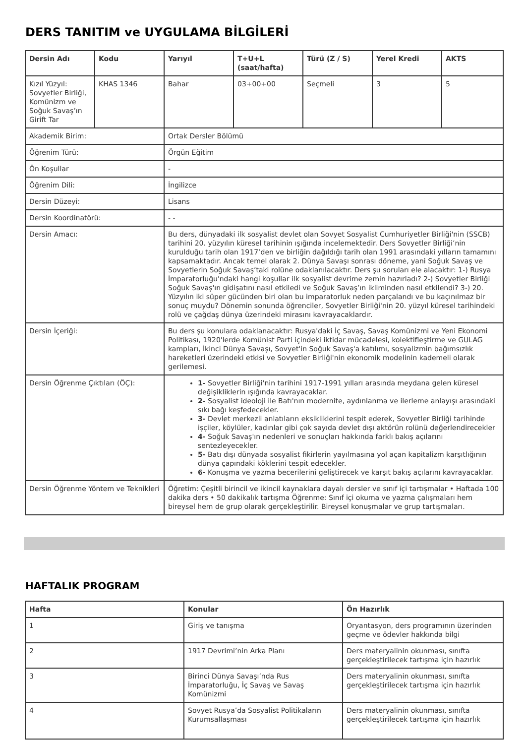DERS TANITIM ve UYGULAMA BİLGİLERİ
| Dersin Adı | Kodu | Yarıyıl | T+U+L (saat/hafta) | Türü (Z / S) | Yerel Kredi | AKTS |
| --- | --- | --- | --- | --- | --- | --- |
| Kızıl Yüzyıl: Sovyetler Birliği, Komünizm ve Soğuk Savaş’ın Girift Tar | KHAS 1346 | Bahar | 03+00+00 | Seçmeli | 3 | 5 |
| Akademik Birim: | | Ortak Dersler Bölümü | | | | |
| Öğrenim Türü: | | Örgün Eğitim | | | | |
| Ön Koşullar | | - | | | | |
| Öğrenim Dili: | | İngilizce | | | | |
| Dersin Düzeyi: | | Lisans | | | | |
| Dersin Koordinatörü: | | - - | | | | |
| Dersin Amacı: | | Bu ders, dünyadaki ilk sosyalist devlet olan Sovyet Sosyalist Cumhuriyetler Birliği'nin (SSCB) tarihini 20. yüzyılın küresel tarihinin ışığında incelemektedir. Ders Sovyetler Birliği’nin kurulduğu tarih olan 1917’den ve birliğin dağıldığı tarih olan 1991 arasındaki yılların tamamını kapsamaktadır. Ancak temel olarak 2. Dünya Savaşı sonrası döneme, yani Soğuk Savaş ve Sovyetlerin Soğuk Savaş’taki rolüne odaklanılacaktır. Ders şu soruları ele alacaktır: 1-) Rusya İmparatorluğu'ndaki hangi koşullar ilk sosyalist devrime zemin hazırladı? 2-) Sovyetler Birliği Soğuk Savaş'ın gidişatını nasıl etkiledi ve Soğuk Savaş’ın ikliminden nasıl etkilendi? 3-) 20. Yüzyılın iki süper gücünden biri olan bu imparatorluk neden parçalandı ve bu kaçınılmaz bir sonuç muydu? Dönemin sonunda öğrenciler, Sovyetler Birliği'nin 20. yüzyıl küresel tarihindeki rolü ve çağdaş dünya üzerindeki mirasını kavrayacaklardır. | | | | |
| Dersin İçeriği: | | Bu ders şu konulara odaklanacaktır: Rusya'daki İç Savaş, Savaş Komünizmi ve Yeni Ekonomi Politikası, 1920'lerde Komünist Parti içindeki iktidar mücadelesi, kolektifleştirme ve GULAG kampları, İkinci Dünya Savaşı, Sovyet'in Soğuk Savaş'a katılımı, sosyalizmin bağımsızlık hareketleri üzerindeki etkisi ve Sovyetler Birliği'nin ekonomik modelinin kademeli olarak gerilemesi. | | | | |
| Dersin Öğrenme Çıktıları (ÖÇ): | | 1- Sovyetler Birliği'nin tarihini 1917-1991 yılları arasında meydana gelen küresel değişikliklerin ışığında kavrayacaklar. 2- Sosyalist ideoloji ile Batı'nın modernite, aydınlanma ve ilerleme anlayışı arasındaki sıkı bağı keşfedecekler. 3- Devlet merkezli anlatıların eksikliklerini tespit ederek, Sovyetler Birliği tarihinde işçiler, köylüler, kadınlar gibi çok sayıda devlet dışı aktörün rolünü değerlendirecekler 4- Soğuk Savaş'ın nedenleri ve sonuçları hakkında farklı bakış açılarını sentezleyecekler. 5- Batı dışı dünyada sosyalist fikirlerin yayılmasına yol açan kapitalizm karşıtlığının dünya çapındaki köklerini tespit edecekler. 6- Konuşma ve yazma becerilerini geliştirecek ve karşıt bakış açılarını kavrayacaklar. | | | | |
| Dersin Öğrenme Yöntem ve Teknikleri | | Öğretim: Çeşitli birincil ve ikincil kaynaklara dayalı dersler ve sınıf içi tartışmalar • Haftada 100 dakika ders • 50 dakikalık tartışma Öğrenme: Sınıf içi okuma ve yazma çalışmaları hem bireysel hem de grup olarak gerçekleştirilir. Bireysel konuşmalar ve grup tartışmaları. | | | | |
HAFTALIK PROGRAM
| Hafta | Konular | Ön Hazırlık |
| --- | --- | --- |
| 1 | Giriş ve tanışma | Oryantasyon, ders programının üzerinden geçme ve ödevler hakkında bilgi |
| 2 | 1917 Devrimi’nin Arka Planı | Ders materyalinin okunması, sınıfta gerçekleştirilecek tartışma için hazırlık |
| 3 | Birinci Dünya Savaşı’nda Rus İmparatorluğu, İç Savaş ve Savaş Komünizmi | Ders materyalinin okunması, sınıfta gerçekleştirilecek tartışma için hazırlık |
| 4 | Sovyet Rusya’da Sosyalist Politikaların Kurumsallaşması | Ders materyalinin okunması, sınıfta gerçekleştirilecek tartışma için hazırlık |